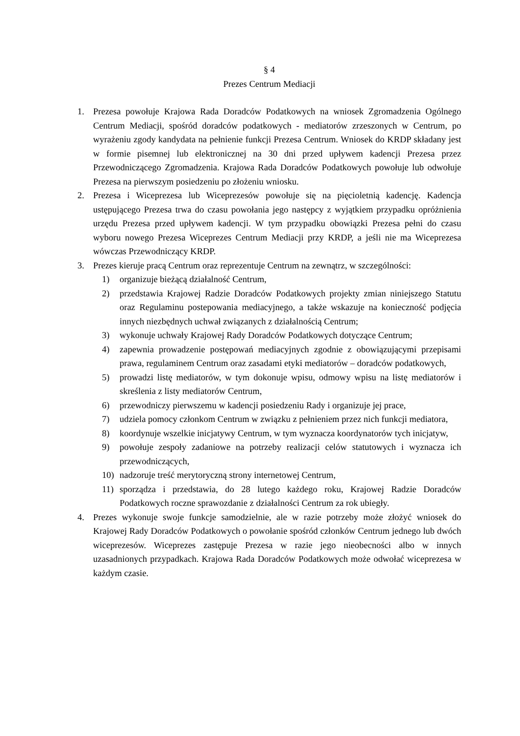§ 4
Prezes Centrum Mediacji
1. Prezesa powołuje Krajowa Rada Doradców Podatkowych na wniosek Zgromadzenia Ogólnego Centrum Mediacji, spośród doradców podatkowych - mediatorów zrzeszonych w Centrum, po wyrażeniu zgody kandydata na pełnienie funkcji Prezesa Centrum. Wniosek do KRDP składany jest w formie pisemnej lub elektronicznej na 30 dni przed upływem kadencji Prezesa przez Przewodniczącego Zgromadzenia. Krajowa Rada Doradców Podatkowych powołuje lub odwołuje Prezesa na pierwszym posiedzeniu po złożeniu wniosku.
2. Prezesa i Wiceprezesa lub Wiceprezesów powołuje się na pięcioletnią kadencję. Kadencja ustępującego Prezesa trwa do czasu powołania jego następcy z wyjątkiem przypadku opróżnienia urzędu Prezesa przed upływem kadencji. W tym przypadku obowiązki Prezesa pełni do czasu wyboru nowego Prezesa Wiceprezes Centrum Mediacji przy KRDP, a jeśli nie ma Wiceprezesa wówczas Przewodniczący KRDP.
3. Prezes kieruje pracą Centrum oraz reprezentuje Centrum na zewnątrz, w szczególności:
1) organizuje bieżącą działalność Centrum,
2) przedstawia Krajowej Radzie Doradców Podatkowych projekty zmian niniejszego Statutu oraz Regulaminu postepowania mediacyjnego, a także wskazuje na konieczność podjęcia innych niezbędnych uchwał związanych z działalnością Centrum;
3) wykonuje uchwały Krajowej Rady Doradców Podatkowych dotyczące Centrum;
4) zapewnia prowadzenie postępowań mediacyjnych zgodnie z obowiązującymi przepisami prawa, regulaminem Centrum oraz zasadami etyki mediatorów – doradców podatkowych,
5) prowadzi listę mediatorów, w tym dokonuje wpisu, odmowy wpisu na listę mediatorów i skreślenia z listy mediatorów Centrum,
6) przewodniczy pierwszemu w kadencji posiedzeniu Rady i organizuje jej prace,
7) udziela pomocy członkom Centrum w związku z pełnieniem przez nich funkcji mediatora,
8) koordynuje wszelkie inicjatywy Centrum, w tym wyznacza koordynatorów tych inicjatyw,
9) powołuje zespoły zadaniowe na potrzeby realizacji celów statutowych i wyznacza ich przewodniczących,
10) nadzoruje treść merytoryczną strony internetowej Centrum,
11) sporządza i przedstawia, do 28 lutego każdego roku, Krajowej Radzie Doradców Podatkowych roczne sprawozdanie z działalności Centrum za rok ubiegły.
4. Prezes wykonuje swoje funkcje samodzielnie, ale w razie potrzeby może złożyć wniosek do Krajowej Rady Doradców Podatkowych o powołanie spośród członków Centrum jednego lub dwóch wiceprezesów. Wiceprezes zastępuje Prezesa w razie jego nieobecności albo w innych uzasadnionych przypadkach. Krajowa Rada Doradców Podatkowych może odwołać wiceprezesa w każdym czasie.